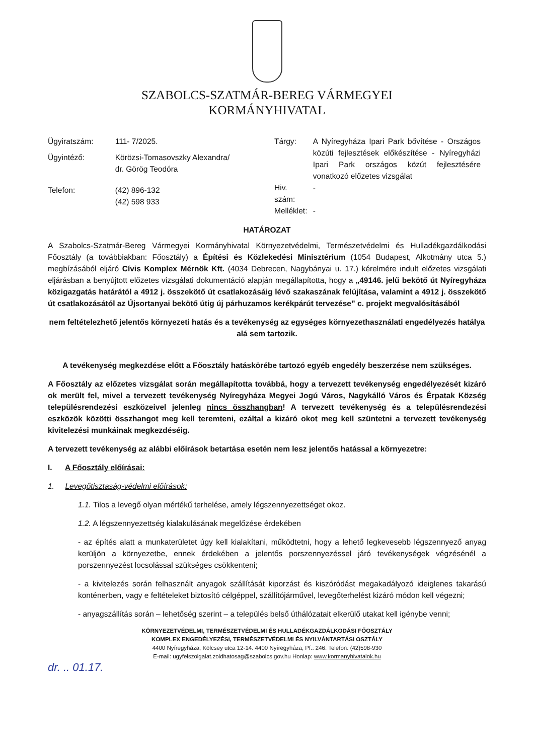SZABOLCS-SZATMÁR-BEREG VÁRMEGYEI
KORMÁNYHIVATAL
| Ügyiratszám: | 111- 7/2025. |
| Ügyintéző: | Körözsi-Tomasovszky Alexandra/ dr. Görög Teodóra |
| Telefon: | (42) 896-132 (42) 598 933 |
| Tárgy: | A Nyíregyháza Ipari Park bővítése - Országos közúti fejlesztések előkészítése - Nyíregyházi Ipari Park országos közút fejlesztésére vonatkozó előzetes vizsgálat |
| Hiv. szám: | - |
| Melléklet: | - |
HATÁROZAT
A Szabolcs-Szatmár-Bereg Vármegyei Kormányhivatal Környezetvédelmi, Természetvédelmi és Hulladékgazdálkodási Főosztály (a továbbiakban: Főosztály) a Építési és Közlekedési Minisztérium (1054 Budapest, Alkotmány utca 5.) megbízásából eljáró Cívis Komplex Mérnök Kft. (4034 Debrecen, Nagybányai u. 17.) kérelmére indult előzetes vizsgálati eljárásban a benyújtott előzetes vizsgálati dokumentáció alapján megállapította, hogy a „49146. jelű bekötő út Nyíregyháza közigazgatás határától a 4912 j. összekötő út csatlakozásáig lévő szakaszának felújítása, valamint a 4912 j. összekötő út csatlakozásától az Újsortanyai bekötő útig új párhuzamos kerékpárút tervezése” c. projekt megvalósításából
nem feltételezhető jelentős környezeti hatás és a tevékenység az egységes környezethasználati engedélyezés hatálya alá sem tartozik.
A tevékenység megkezdése előtt a Főosztály hatáskörébe tartozó egyéb engedély beszerzése nem szükséges.
A Főosztály az előzetes vizsgálat során megállapította továbbá, hogy a tervezett tevékenység engedélyezését kizáró ok merült fel, mivel a tervezett tevékenység Nyíregyháza Megyei Jogú Város, Nagykálló Város és Érpatak Község településrendezési eszközeivel jelenleg nincs összhangban! A tervezett tevékenység és a településrendezési eszközök közötti összhangot meg kell teremteni, ezáltal a kizáró okot meg kell szüntetni a tervezett tevékenység kivitelezési munkáinak megkezdéséig.
A tervezett tevékenység az alábbi előírások betartása esetén nem lesz jelentős hatással a környezetre:
I. A Főosztály előírásai:
1. Levegőtisztaság-védelmi előírások:
1.1. Tilos a levegő olyan mértékű terhelése, amely légszennyezettséget okoz.
1.2. A légszennyezettség kialakulásának megelőzése érdekében
- az építés alatt a munkaterületet úgy kell kialakítani, működtetni, hogy a lehető legkevesebb légszennyező anyag kerüljön a környezetbe, ennek érdekében a jelentős porszennyezéssel járó tevékenységek végzésénél a porszennyezést locsolással szükséges csökkenteni;
- a kivitelezés során felhasznált anyagok szállítását kiporzást és kiszóródást megakadályozó ideiglenes takarású konténerben, vagy e feltételeket biztosító célgéppel, szállítójárművel, levegőterhelést kizáró módon kell végezni;
- anyagszállítás során – lehetőség szerint – a település belső úthálózatait elkerülő utakat kell igénybe venni;
KÖRNYEZETVÉDELMI, TERMÉSZETVÉDELMI ÉS HULLADÉKGAZDÁLKODÁSI FŐOSZTÁLY
KOMPLEX ENGEDÉLYEZÉSI, TERMÉSZETVÉDELMI ÉS NYILVÁNTARTÁSI OSZTÁLY
4400 Nyíregyháza, Kölcsey utca 12-14. 4400 Nyíregyháza, Pf.: 246. Telefon: (42)598-930
E-mail: ugyfelszolgalat.zoldhatosag@szabolcs.gov.hu Honlap: www.kormanyhivatalok.hu
dr. .. 01.17.